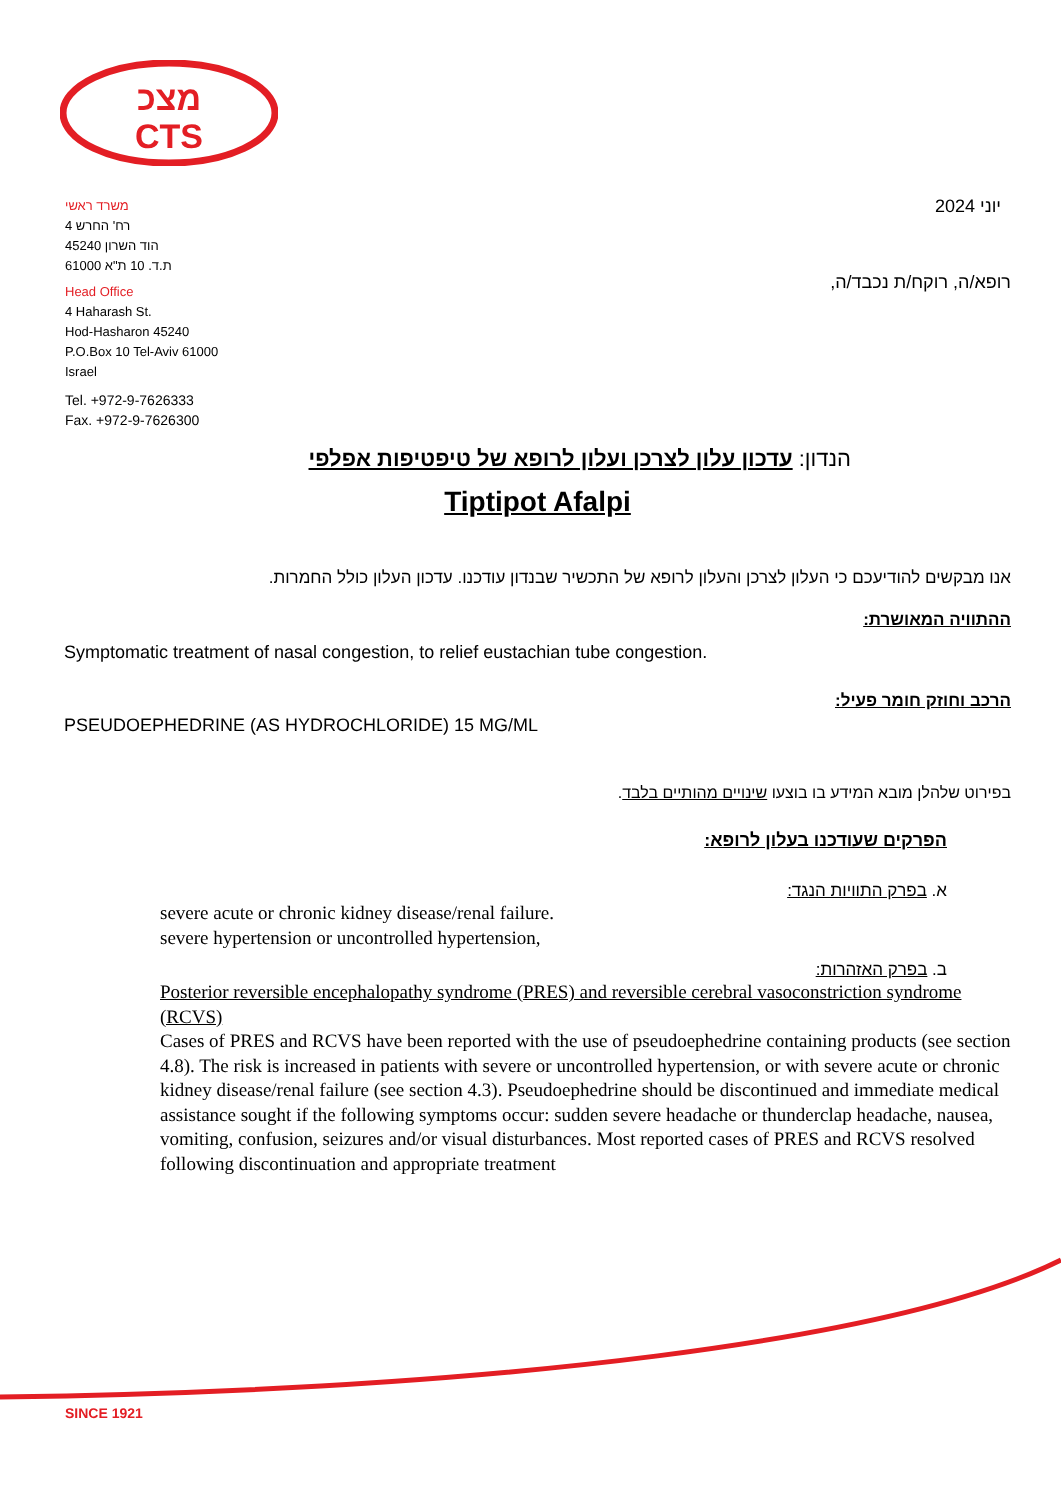מצכ
CTS
משרד ראשי
רח' החרש 4
הוד השרון 45240
ת.ד. 10 ת"א 61000
Head Office
4 Haharash St.
Hod-Hasharon 45240
P.O.Box 10 Tel-Aviv 61000
Israel
Tel. +972-9-7626333
Fax. +972-9-7626300
יוני 2024
רופא/ה, רוקח/ת נכבד/ה,
הנדון: עדכון עלון לצרכן ועלון לרופא של טיפטיפות אפלפי
Tiptipot Afalpi
אנו מבקשים להודיעכם כי העלון לצרכן והעלון לרופא של התכשיר שבנדון עודכנו. עדכון העלון כולל החמרות.
ההתוויה המאושרת:
Symptomatic treatment of nasal congestion, to relief eustachian tube congestion.
הרכב וחוזק חומר פעיל:
PSEUDOEPHEDRINE (AS HYDROCHLORIDE) 15 MG/ML
בפירוט שלהלן מובא המידע בו בוצעו שינויים מהותיים בלבד.
הפרקים שעודכנו בעלון לרופא:
א. בפרק התוויות הנגד:
severe acute or chronic kidney disease/renal failure.
severe hypertension or uncontrolled hypertension,
ב. בפרק האזהרות:
Posterior reversible encephalopathy syndrome (PRES) and reversible cerebral vasoconstriction syndrome (RCVS)
Cases of PRES and RCVS have been reported with the use of pseudoephedrine containing products (see section 4.8). The risk is increased in patients with severe or uncontrolled hypertension, or with severe acute or chronic kidney disease/renal failure (see section 4.3). Pseudoephedrine should be discontinued and immediate medical assistance sought if the following symptoms occur: sudden severe headache or thunderclap headache, nausea, vomiting, confusion, seizures and/or visual disturbances. Most reported cases of PRES and RCVS resolved following discontinuation and appropriate treatment
SINCE 1921